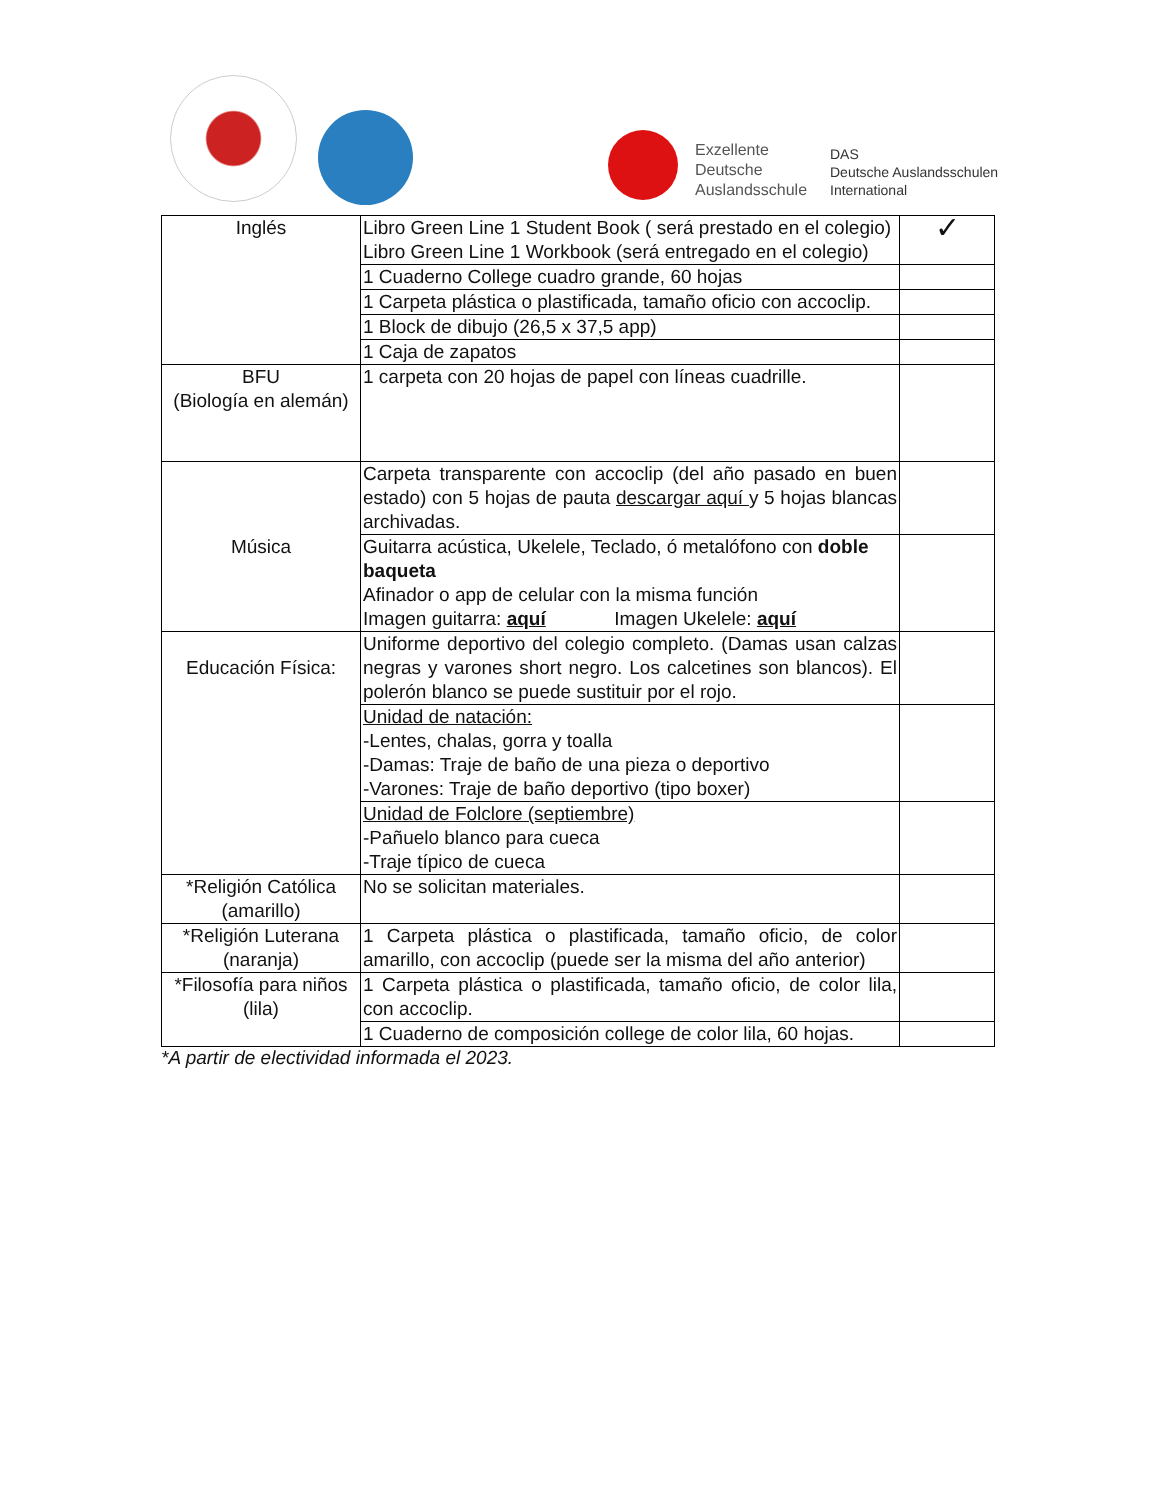Exzellente
Deutsche
Auslandsschule
DAS
Deutsche Auslandsschulen
International
| Inglés | Libro Green Line 1 Student Book ( será prestado en el colegio) Libro Green Line 1 Workbook (será entregado en el colegio) | ✓ |
| | 1 Cuaderno College cuadro grande, 60 hojas | |
| | 1 Carpeta plástica o plastificada, tamaño oficio con accoclip. | |
| | 1 Block de dibujo (26,5 x 37,5 app) | |
| | 1 Caja de zapatos | |
| BFU (Biología en alemán) | 1 carpeta con 20 hojas de papel con líneas cuadrille. | |
| Música | Carpeta transparente con accoclip (del año pasado en buen estado) con 5 hojas de pauta descargar aquí y 5 hojas blancas archivadas. | |
| | Guitarra acústica, Ukelele, Teclado, ó metalófono con doble baqueta Afinador o app de celular con la misma función Imagen guitarra: aquí Imagen Ukelele: aquí | |
| Educación Física: | Uniforme deportivo del colegio completo. (Damas usan calzas negras y varones short negro. Los calcetines son blancos). El polerón blanco se puede sustituir por el rojo. | |
| | Unidad de natación: -Lentes, chalas, gorra y toalla -Damas: Traje de baño de una pieza o deportivo -Varones: Traje de baño deportivo (tipo boxer) | |
| | Unidad de Folclore (septiembre) -Pañuelo blanco para cueca -Traje típico de cueca | |
| *Religión Católica (amarillo) | No se solicitan materiales. | |
| *Religión Luterana (naranja) | 1 Carpeta plástica o plastificada, tamaño oficio, de color amarillo, con accoclip (puede ser la misma del año anterior) | |
| *Filosofía para niños (lila) | 1 Carpeta plástica o plastificada, tamaño oficio, de color lila, con accoclip. | |
| | 1 Cuaderno de composición college de color lila, 60 hojas. | |
*A partir de electividad informada el 2023.